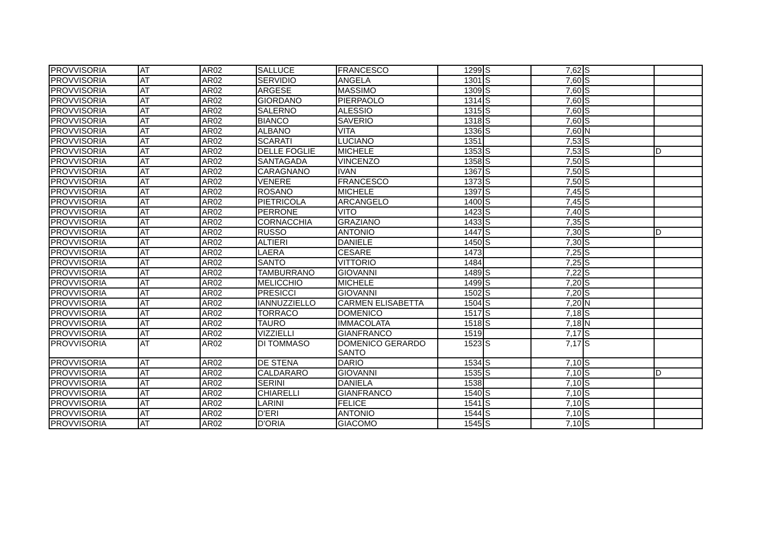| PROVVISORIA | AT | AR02 | SALLUCE | FRANCESCO | 1299 | S | 7,62 | S | |
| PROVVISORIA | AT | AR02 | SERVIDIO | ANGELA | 1301 | S | 7,60 | S | |
| PROVVISORIA | AT | AR02 | ARGESE | MASSIMO | 1309 | S | 7,60 | S | |
| PROVVISORIA | AT | AR02 | GIORDANO | PIERPAOLO | 1314 | S | 7,60 | S | |
| PROVVISORIA | AT | AR02 | SALERNO | ALESSIO | 1315 | S | 7,60 | S | |
| PROVVISORIA | AT | AR02 | BIANCO | SAVERIO | 1318 | S | 7,60 | S | |
| PROVVISORIA | AT | AR02 | ALBANO | VITA | 1336 | S | 7,60 | N | |
| PROVVISORIA | AT | AR02 | SCARATI | LUCIANO | 1351 | | 7,53 | S | |
| PROVVISORIA | AT | AR02 | DELLE FOGLIE | MICHELE | 1353 | S | 7,53 | S | D |
| PROVVISORIA | AT | AR02 | SANTAGADA | VINCENZO | 1358 | S | 7,50 | S | |
| PROVVISORIA | AT | AR02 | CARAGNANO | IVAN | 1367 | S | 7,50 | S | |
| PROVVISORIA | AT | AR02 | VENERE | FRANCESCO | 1373 | S | 7,50 | S | |
| PROVVISORIA | AT | AR02 | ROSANO | MICHELE | 1397 | S | 7,45 | S | |
| PROVVISORIA | AT | AR02 | PIETRICOLA | ARCANGELO | 1400 | S | 7,45 | S | |
| PROVVISORIA | AT | AR02 | PERRONE | VITO | 1423 | S | 7,40 | S | |
| PROVVISORIA | AT | AR02 | CORNACCHIA | GRAZIANO | 1433 | S | 7,35 | S | |
| PROVVISORIA | AT | AR02 | RUSSO | ANTONIO | 1447 | S | 7,30 | S | D |
| PROVVISORIA | AT | AR02 | ALTIERI | DANIELE | 1450 | S | 7,30 | S | |
| PROVVISORIA | AT | AR02 | LAERA | CESARE | 1473 | | 7,25 | S | |
| PROVVISORIA | AT | AR02 | SANTO | VITTORIO | 1484 | | 7,25 | S | |
| PROVVISORIA | AT | AR02 | TAMBURRANO | GIOVANNI | 1489 | S | 7,22 | S | |
| PROVVISORIA | AT | AR02 | MELICCHIO | MICHELE | 1499 | S | 7,20 | S | |
| PROVVISORIA | AT | AR02 | PRESICCI | GIOVANNI | 1502 | S | 7,20 | S | |
| PROVVISORIA | AT | AR02 | IANNUZZIELLO | CARMEN ELISABETTA | 1504 | S | 7,20 | N | |
| PROVVISORIA | AT | AR02 | TORRACO | DOMENICO | 1517 | S | 7,18 | S | |
| PROVVISORIA | AT | AR02 | TAURO | IMMACOLATA | 1518 | S | 7,18 | N | |
| PROVVISORIA | AT | AR02 | VIZZIELLI | GIANFRANCO | 1519 | | 7,17 | S | |
| PROVVISORIA | AT | AR02 | DI TOMMASO | DOMENICO GERARDO SANTO | 1523 | S | 7,17 | S | |
| PROVVISORIA | AT | AR02 | DE STENA | DARIO | 1534 | S | 7,10 | S | |
| PROVVISORIA | AT | AR02 | CALDARARO | GIOVANNI | 1535 | S | 7,10 | S | D |
| PROVVISORIA | AT | AR02 | SERINI | DANIELA | 1538 | | 7,10 | S | |
| PROVVISORIA | AT | AR02 | CHIARELLI | GIANFRANCO | 1540 | S | 7,10 | S | |
| PROVVISORIA | AT | AR02 | LARINI | FELICE | 1541 | S | 7,10 | S | |
| PROVVISORIA | AT | AR02 | D'ERI | ANTONIO | 1544 | S | 7,10 | S | |
| PROVVISORIA | AT | AR02 | D'ORIA | GIACOMO | 1545 | S | 7,10 | S | |